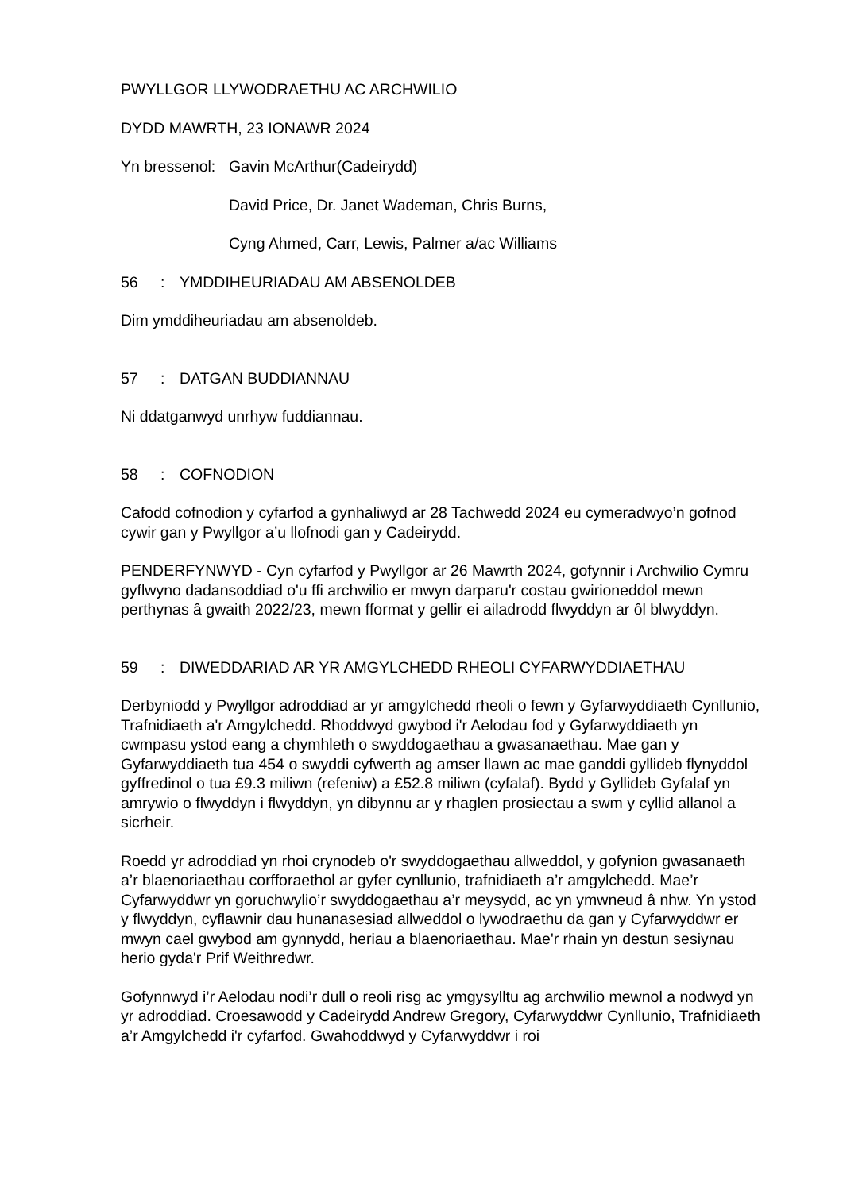PWYLLGOR LLYWODRAETHU AC ARCHWILIO
DYDD MAWRTH, 23 IONAWR 2024
Yn bressenol:
Gavin McArthur(Cadeirydd)
David Price, Dr. Janet Wademan, Chris Burns,
Cyng Ahmed, Carr, Lewis, Palmer a/ac Williams
56: YMDDIHEURIADAU AM ABSENOLDEB
Dim ymddiheuriadau am absenoldeb.
57: DATGAN BUDDIANNAU
Ni ddatganwyd unrhyw fuddiannau.
58: COFNODION
Cafodd cofnodion y cyfarfod a gynhaliwyd ar 28 Tachwedd 2024 eu cymeradwyo’n gofnod cywir gan y Pwyllgor a’u llofnodi gan y Cadeirydd.
PENDERFYNWYD - Cyn cyfarfod y Pwyllgor ar 26 Mawrth 2024, gofynnir i Archwilio Cymru gyflwyno dadansoddiad o'u ffi archwilio er mwyn darparu'r costau gwirioneddol mewn perthynas â gwaith 2022/23, mewn fformat y gellir ei ailadrodd flwyddyn ar ôl blwyddyn.
59: DIWEDDARIAD AR YR AMGYLCHEDD RHEOLI CYFARWYDDIAETHAU
Derbyniodd y Pwyllgor adroddiad ar yr amgylchedd rheoli o fewn y Gyfarwyddiaeth Cynllunio, Trafnidiaeth a'r Amgylchedd. Rhoddwyd gwybod i'r Aelodau fod y Gyfarwyddiaeth yn cwmpasu ystod eang a chymhleth o swyddogaethau a gwasanaethau. Mae gan y Gyfarwyddiaeth tua 454 o swyddi cyfwerth ag amser llawn ac mae ganddi gyllideb flynyddol gyffredinol o tua £9.3 miliwn (refeniw) a £52.8 miliwn (cyfalaf). Bydd y Gyllideb Gyfalaf yn amrywio o flwyddyn i flwyddyn, yn dibynnu ar y rhaglen prosiectau a swm y cyllid allanol a sicrheir.
Roedd yr adroddiad yn rhoi crynodeb o'r swyddogaethau allweddol, y gofynion gwasanaeth a’r blaenoriaethau corfforaethol ar gyfer cynllunio, trafnidiaeth a’r amgylchedd. Mae’r Cyfarwyddwr yn goruchwylio’r swyddogaethau a’r meysydd, ac yn ymwneud â nhw. Yn ystod y flwyddyn, cyflawnir dau hunanasesiad allweddol o lywodraethu da gan y Cyfarwyddwr er mwyn cael gwybod am gynnydd, heriau a blaenoriaethau. Mae'r rhain yn destun sesiynau herio gyda'r Prif Weithredwr.
Gofynnwyd i’r Aelodau nodi’r dull o reoli risg ac ymgysylltu ag archwilio mewnol a nodwyd yn yr adroddiad. Croesawodd y Cadeirydd Andrew Gregory, Cyfarwyddwr Cynllunio, Trafnidiaeth a’r Amgylchedd i'r cyfarfod. Gwahoddwyd y Cyfarwyddwr i roi